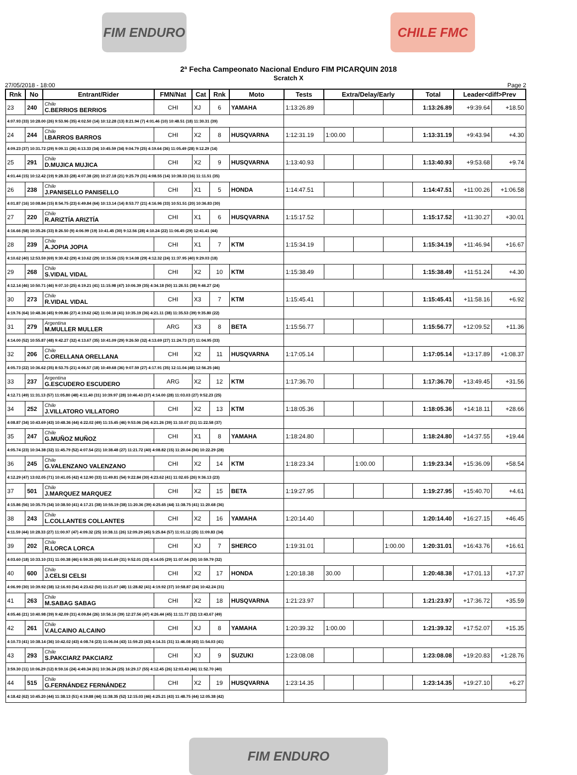FIM ENDURO CHILE FMC
2ª Fecha Campeonato Nacional Enduro FIM PICARQUIN 2018
Scratch X
27/05/2018 - 18:00 Page 2
| Rnk | No | Entrant/Rider | FMN/Nat | Cat | Rnk | Moto | Tests | Extra/Delay/Early | | | Total | Leader<diff>Prev | |
| --- | --- | --- | --- | --- | --- | --- | --- | --- | --- | --- | --- | --- | --- |
| 23 | 240 | Chile C.BERRIOS BERRIOS | CHI | XJ | 6 | YAMAHA | 1:13:26.89 | | | | 1:13:26.89 | +9:39.64 | +18.50 |
| 4:07.93 (33) 10:28.00 (26) 9:53.96 (35) 4:02.50 (14) 10:12.28 (13) 8:21.94 (7) 4:01.46 (10) 10:48.51 (18) 11:30.31 (39) | | | | | | | | | | | | | |
| 24 | 244 | Chile I.BARROS BARROS | CHI | X2 | 8 | HUSQVARNA | 1:12:31.19 | 1:00.00 | | | 1:13:31.19 | +9:43.94 | +4.30 |
| 4:09.23 (37) 10:31.72 (29) 9:09.11 (26) 4:13.33 (34) 10:45.59 (34) 9:04.79 (25) 4:19.64 (36) 11:05.49 (28) 9:12.29 (14) | | | | | | | | | | | | | |
| 25 | 291 | Chile D.MUJICA MUJICA | CHI | X2 | 9 | HUSQVARNA | 1:13:40.93 | | | | 1:13:40.93 | +9:53.68 | +9.74 |
| 4:01.44 (15) 10:12.42 (19) 9:28.33 (28) 4:07.38 (20) 10:27.18 (21) 9:25.79 (31) 4:08.55 (14) 10:38.33 (16) 11:11.51 (35) | | | | | | | | | | | | | |
| 26 | 238 | Chile J.PANISELLO PANISELLO | CHI | X1 | 5 | HONDA | 1:14:47.51 | | | | 1:14:47.51 | +11:00.26 | +1:06.58 |
| 4:01.87 (16) 10:08.84 (15) 8:54.75 (23) 6:49.84 (64) 10:13.14 (14) 8:53.77 (21) 4:16.96 (33) 10:51.51 (20) 10:36.83 (30) | | | | | | | | | | | | | |
| 27 | 220 | Chile R.ARIZTÍA ARIZTÍA | CHI | X1 | 6 | HUSQVARNA | 1:15:17.52 | | | | 1:15:17.52 | +11:30.27 | +30.01 |
| 4:16.66 (58) 10:35.26 (33) 8:26.50 (9) 4:06.99 (19) 10:41.45 (30) 9:12.56 (28) 4:10.24 (22) 11:06.45 (29) 12:41.41 (44) | | | | | | | | | | | | | |
| 28 | 239 | Chile A.JOPIA JOPIA | CHI | X1 | 7 | KTM | 1:15:34.19 | | | | 1:15:34.19 | +11:46.94 | +16.67 |
| 4:10.62 (40) 12:53.59 (69) 9:30.42 (29) 4:10.62 (29) 10:15.56 (15) 9:14.08 (29) 4:12.32 (24) 11:37.95 (40) 9:29.03 (18) | | | | | | | | | | | | | |
| 29 | 268 | Chile S.VIDAL VIDAL | CHI | X2 | 10 | KTM | 1:15:38.49 | | | | 1:15:38.49 | +11:51.24 | +4.30 |
| 4:12.14 (46) 10:50.71 (46) 9:07.10 (25) 4:19.21 (41) 11:15.98 (47) 10:06.39 (35) 4:34.18 (50) 11:26.51 (38) 9:46.27 (24) | | | | | | | | | | | | | |
| 30 | 273 | Chile R.VIDAL VIDAL | CHI | X3 | 7 | KTM | 1:15:45.41 | | | | 1:15:45.41 | +11:58.16 | +6.92 |
| 4:19.76 (64) 10:48.36 (45) 9:09.86 (27) 4:19.62 (42) 11:00.18 (41) 10:35.19 (36) 4:21.11 (38) 11:35.53 (39) 9:35.80 (22) | | | | | | | | | | | | | |
| 31 | 279 | Argentina M.MULLER MULLER | ARG | X3 | 8 | BETA | 1:15:56.77 | | | | 1:15:56.77 | +12:09.52 | +11.36 |
| 4:14.00 (52) 10:55.87 (48) 9:42.27 (32) 4:13.67 (35) 10:41.09 (29) 9:26.50 (32) 4:13.69 (27) 11:24.73 (37) 11:04.95 (33) | | | | | | | | | | | | | |
| 32 | 206 | Chile C.ORELLANA ORELLANA | CHI | X2 | 11 | HUSQVARNA | 1:17:05.14 | | | | 1:17:05.14 | +13:17.89 | +1:08.37 |
| 4:05.73 (22) 10:36.62 (35) 8:53.75 (21) 4:06.57 (18) 10:49.68 (36) 9:07.59 (27) 4:17.91 (35) 12:11.04 (48) 12:56.25 (46) | | | | | | | | | | | | | |
| 33 | 237 | Argentina G.ESCUDERO ESCUDERO | ARG | X2 | 12 | KTM | 1:17:36.70 | | | | 1:17:36.70 | +13:49.45 | +31.56 |
| 4:12.71 (49) 11:31.13 (57) 11:05.80 (48) 4:11.40 (31) 10:39.97 (28) 10:46.43 (37) 4:14.00 (28) 11:03.03 (27) 9:52.23 (25) | | | | | | | | | | | | | |
| 34 | 252 | Chile J.VILLATORO VILLATORO | CHI | X2 | 13 | KTM | 1:18:05.36 | | | | 1:18:05.36 | +14:18.11 | +28.66 |
| 4:08.87 (34) 10:43.69 (43) 10:48.36 (44) 4:22.02 (49) 11:15.45 (46) 9:53.06 (34) 4:21.26 (39) 11:10.07 (31) 11:22.58 (37) | | | | | | | | | | | | | |
| 35 | 247 | Chile G.MUÑOZ MUÑOZ | CHI | X1 | 8 | YAMAHA | 1:18:24.80 | | | | 1:18:24.80 | +14:37.55 | +19.44 |
| 4:05.74 (23) 10:34.38 (32) 11:45.79 (52) 4:07.54 (21) 10:38.48 (27) 11:21.72 (40) 4:08.82 (15) 11:20.04 (36) 10:22.29 (28) | | | | | | | | | | | | | |
| 36 | 245 | Chile G.VALENZANO VALENZANO | CHI | X2 | 14 | KTM | 1:18:23.34 | | 1:00.00 | | 1:19:23.34 | +15:36.09 | +58.54 |
| 4:12.29 (47) 13:02.05 (71) 10:41.05 (42) 4:12.90 (33) 11:49.81 (54) 9:22.84 (30) 4:23.62 (41) 11:02.65 (26) 9:36.13 (23) | | | | | | | | | | | | | |
| 37 | 501 | Chile J.MARQUEZ MARQUEZ | CHI | X2 | 15 | BETA | 1:19:27.95 | | | | 1:19:27.95 | +15:40.70 | +4.61 |
| 4:15.86 (56) 10:35.75 (34) 10:38.50 (41) 4:17.21 (38) 10:55.19 (38) 11:20.36 (39) 4:25.65 (44) 11:38.75 (41) 11:20.68 (36) | | | | | | | | | | | | | |
| 38 | 243 | Chile L.COLLANTES COLLANTES | CHI | X2 | 16 | YAMAHA | 1:20:14.40 | | | | 1:20:14.40 | +16:27.15 | +46.45 |
| 4:11.59 (44) 10:28.33 (27) 11:00.97 (47) 4:09.32 (25) 10:38.11 (26) 12:09.29 (45) 5:25.84 (57) 11:01.12 (25) 11:09.83 (34) | | | | | | | | | | | | | |
| 39 | 202 | Chile R.LORCA LORCA | CHI | XJ | 7 | SHERCO | 1:19:31.01 | | | 1:00.00 | 1:20:31.01 | +16:43.76 | +16.61 |
| 4:03.60 (18) 10:33.10 (31) 11:00.38 (46) 6:59.35 (65) 10:41.69 (31) 9:52.01 (33) 4:14.05 (29) 11:07.04 (30) 10:59.79 (32) | | | | | | | | | | | | | |
| 40 | 600 | Chile J.CELSI CELSI | CHI | X2 | 17 | HONDA | 1:20:18.38 | 30.00 | | | 1:20:48.38 | +17:01.13 | +17.37 |
| 4:06.99 (30) 10:39.92 (38) 12:16.93 (54) 4:23.62 (50) 11:21.07 (48) 11:28.82 (41) 4:19.92 (37) 10:58.87 (24) 10:42.24 (31) | | | | | | | | | | | | | |
| 41 | 263 | Chile M.SABAG SABAG | CHI | X2 | 18 | HUSQVARNA | 1:21:23.97 | | | | 1:21:23.97 | +17:36.72 | +35.59 |
| 4:05.46 (21) 10:40.98 (39) 9:42.09 (31) 4:09.84 (26) 10:56.16 (39) 12:27.56 (47) 4:26.44 (45) 11:11.77 (32) 13:43.67 (49) | | | | | | | | | | | | | |
| 42 | 261 | Chile V.ALCAINO ALCAINO | CHI | XJ | 8 | YAMAHA | 1:20:39.32 | 1:00.00 | | | 1:21:39.32 | +17:52.07 | +15.35 |
| 4:10.73 (41) 10:38.14 (36) 10:42.02 (43) 4:08.74 (23) 11:06.04 (43) 11:59.23 (43) 4:14.31 (31) 11:46.08 (43) 11:54.03 (41) | | | | | | | | | | | | | |
| 43 | 293 | Chile S.PAKCIARZ PAKCIARZ | CHI | XJ | 9 | SUZUKI | 1:23:08.08 | | | | 1:23:08.08 | +19:20.83 | +1:28.76 |
| 3:59.30 (11) 10:06.29 (12) 8:59.16 (24) 4:49.34 (61) 10:36.24 (25) 16:29.17 (55) 4:12.45 (26) 12:03.43 (46) 11:52.70 (40) | | | | | | | | | | | | | |
| 44 | 515 | Chile G.FERNÁNDEZ FERNÁNDEZ | CHI | X2 | 19 | HUSQVARNA | 1:23:14.35 | | | | 1:23:14.35 | +19:27.10 | +6.27 |
| 4:18.42 (62) 10:45.20 (44) 11:38.13 (51) 4:19.88 (44) 11:38.35 (52) 12:15.03 (46) 4:25.21 (43) 11:48.75 (44) 12:05.38 (42) | | | | | | | | | | | | | |
FIM ENDURO